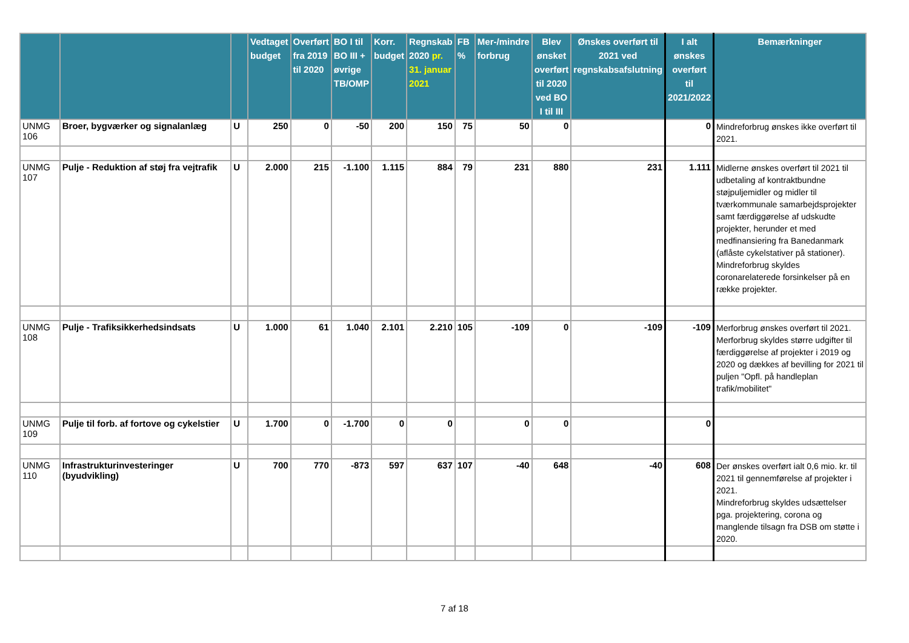| | | | Vedtaget budget | Overført fra 2019 til 2020 | BO I til BO III + øvrige TB/OMP | Korr. budget | Regnskab 2020 pr. 31. januar 2021 | FB % | Mer-/mindre forbrug | Blev ønsket overført til 2020 ved BO I til III | Ønskes overført til 2021 ved regnskabsafslutning | I alt ønskes overført til 2021/2022 | Bemærkninger |
| --- | --- | --- | --- | --- | --- | --- | --- | --- | --- | --- | --- | --- | --- |
| UNMG 106 | Broer, bygværker og signalanlæg | U | 250 | 0 | -50 | 200 | 150 | 75 | 50 | 0 | | 0 | Mindreforbrug ønskes ikke overført til 2021. |
| UNMG 107 | Pulje - Reduktion af støj fra vejtrafik | U | 2.000 | 215 | -1.100 | 1.115 | 884 | 79 | 231 | 880 | 231 | 1.111 | Midlerne ønskes overført til 2021 til udbetaling af kontraktbundne støjpuljemidler og midler til tværkommunale samarbejdsprojekter samt færdiggørelse af udskudte projekter, herunder et med medfinansiering fra Banedanmark (aflåste cykelstativer på stationer). Mindreforbrug skyldes coronarelaterede forsinkelser på en række projekter. |
| UNMG 108 | Pulje - Trafiksikkerhedsindsats | U | 1.000 | 61 | 1.040 | 2.101 | 2.210 | 105 | -109 | 0 | -109 | -109 | Merforbrug ønskes overført til 2021. Merforbrug skyldes større udgifter til færdiggørelse af projekter i 2019 og 2020 og dækkes af bevilling for 2021 til puljen "Opfl. på handleplan trafik/mobilitet" |
| UNMG 109 | Pulje til forb. af fortove og cykelstier | U | 1.700 | 0 | -1.700 | 0 | 0 | | 0 | 0 | | 0 | |
| UNMG 110 | Infrastrukturinvesteringer (byudvikling) | U | 700 | 770 | -873 | 597 | 637 | 107 | -40 | 648 | -40 | 608 | Der ønskes overført ialt 0,6 mio. kr. til 2021 til gennemførelse af projekter i 2021. Mindreforbrug skyldes udsættelser pga. projektering, corona og manglende tilsagn fra DSB om støtte i 2020. |
7 af 18